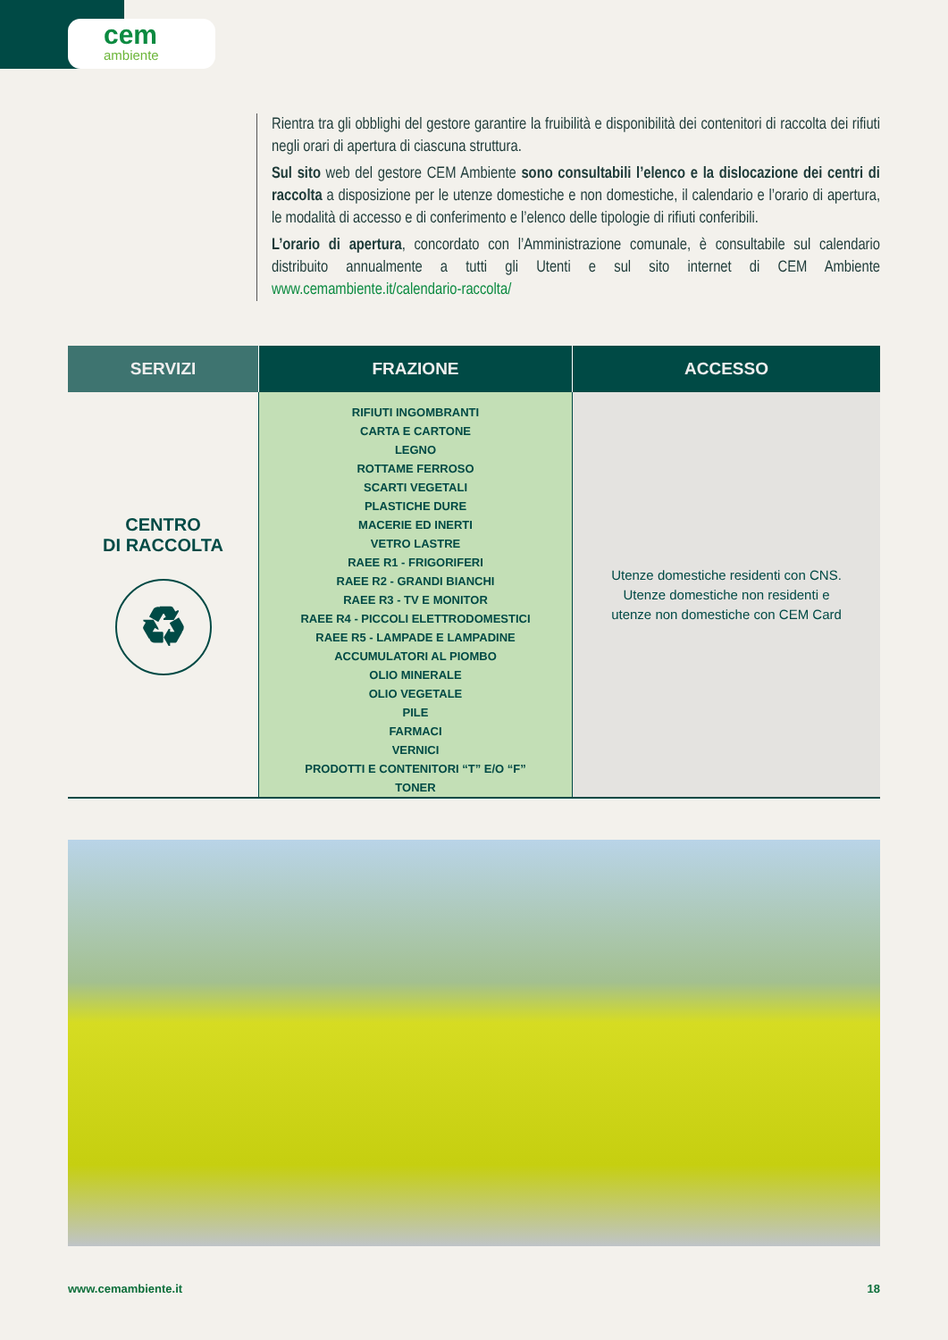cem
ambiente
Rientra tra gli obblighi del gestore garantire la fruibilità e disponibilità dei contenitori di raccolta dei rifiuti negli orari di apertura di ciascuna struttura.
Sul sito web del gestore CEM Ambiente sono consultabili l’elenco e la dislocazione dei centri di raccolta a disposizione per le utenze domestiche e non domestiche, il calendario e l’orario di apertura, le modalità di accesso e di conferimento e l’elenco delle tipologie di rifiuti conferibili.
L’orario di apertura, concordato con l’Amministrazione comunale, è consultabile sul calendario distribuito annualmente a tutti gli Utenti e sul sito internet di CEM Ambiente www.cemambiente.it/calendario-raccolta/
| SERVIZI | FRAZIONE | ACCESSO |
| --- | --- | --- |
| CENTRO DI RACCOLTA ♻ | RIFIUTI INGOMBRANTI CARTA E CARTONE LEGNO ROTTAME FERROSO SCARTI VEGETALI PLASTICHE DURE MACERIE ED INERTI VETRO LASTRE RAEE R1 - FRIGORIFERI RAEE R2 - GRANDI BIANCHI RAEE R3 - TV E MONITOR RAEE R4 - PICCOLI ELETTRODOMESTICI RAEE R5 - LAMPADE E LAMPADINE ACCUMULATORI AL PIOMBO OLIO MINERALE OLIO VEGETALE PILE FARMACI VERNICI PRODOTTI E CONTENITORI “T” E/O “F” TONER | Utenze domestiche residenti con CNS. Utenze domestiche non residenti e utenze non domestiche con CEM Card |
www.cemambiente.it 18